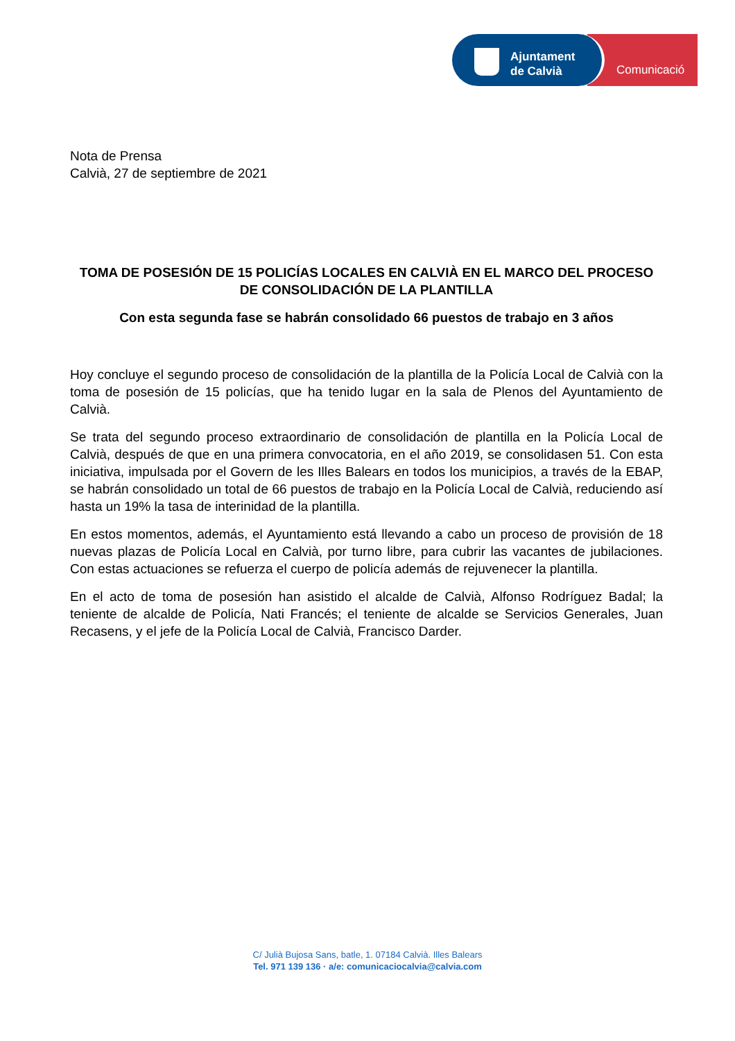Ajuntament
de Calvià
Comunicació
Nota de Prensa
Calvià, 27 de septiembre de 2021
TOMA DE POSESIÓN DE 15 POLICÍAS LOCALES EN CALVIÀ EN EL MARCO DEL PROCESO DE CONSOLIDACIÓN DE LA PLANTILLA
Con esta segunda fase se habrán consolidado 66 puestos de trabajo en 3 años
Hoy concluye el segundo proceso de consolidación de la plantilla de la Policía Local de Calvià con la toma de posesión de 15 policías, que ha tenido lugar en la sala de Plenos del Ayuntamiento de Calvià.
Se trata del segundo proceso extraordinario de consolidación de plantilla en la Policía Local de Calvià, después de que en una primera convocatoria, en el año 2019, se consolidasen 51. Con esta iniciativa, impulsada por el Govern de les Illes Balears en todos los municipios, a través de la EBAP, se habrán consolidado un total de 66 puestos de trabajo en la Policía Local de Calvià, reduciendo así hasta un 19% la tasa de interinidad de la plantilla.
En estos momentos, además, el Ayuntamiento está llevando a cabo un proceso de provisión de 18 nuevas plazas de Policía Local en Calvià, por turno libre, para cubrir las vacantes de jubilaciones. Con estas actuaciones se refuerza el cuerpo de policía además de rejuvenecer la plantilla.
En el acto de toma de posesión han asistido el alcalde de Calvià, Alfonso Rodríguez Badal; la teniente de alcalde de Policía, Nati Francés; el teniente de alcalde se Servicios Generales, Juan Recasens, y el jefe de la Policía Local de Calvià, Francisco Darder.
C/ Julià Bujosa Sans, batle, 1. 07184 Calvià. Illes Balears
Tel. 971 139 136 · a/e: comunicaciocalvia@calvia.com